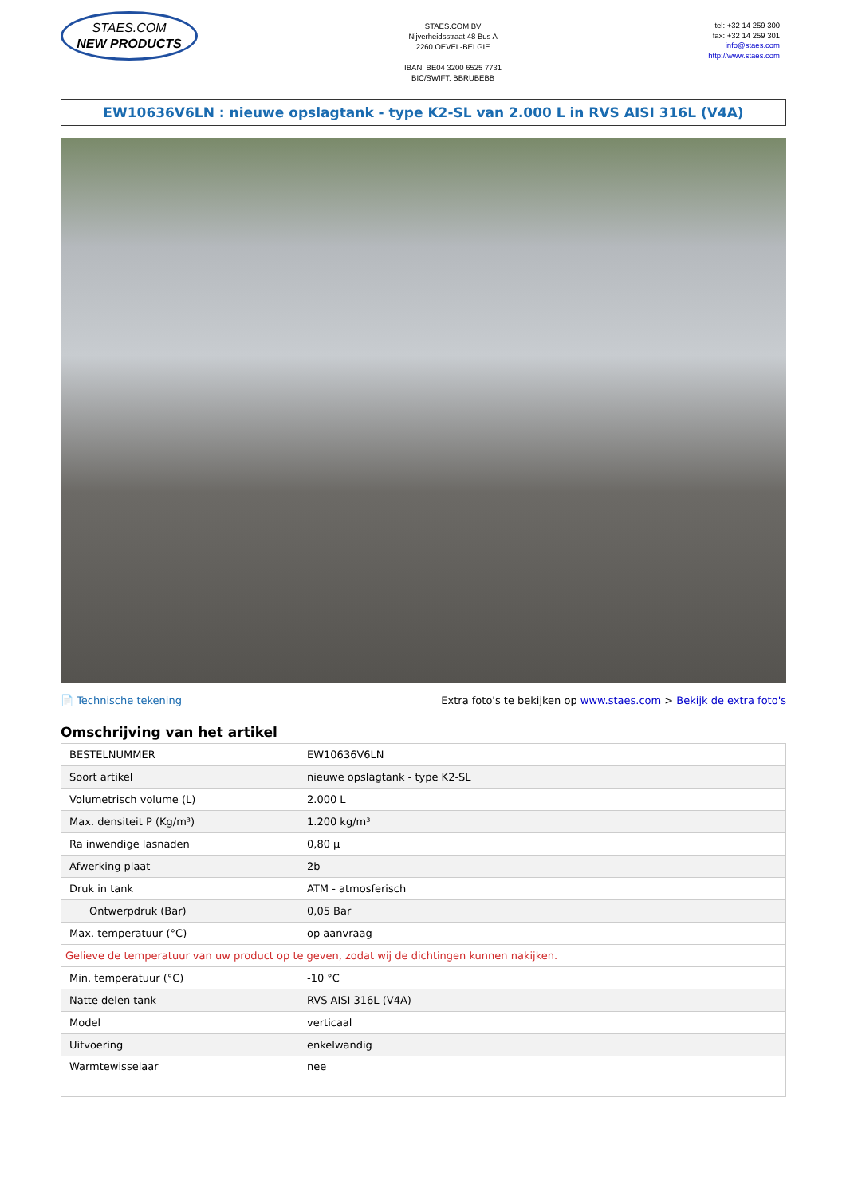STAES.COM
NEW PRODUCTS
STAES.COM BV
Nijverheidsstraat 48 Bus A
2260 OEVEL-BELGIE
IBAN: BE04 3200 6525 7731
BIC/SWIFT: BBRUBEBB
tel: +32 14 259 300
fax: +32 14 259 301
info@staes.com
http://www.staes.com
EW10636V6LN : nieuwe opslagtank - type K2-SL van 2.000 L in RVS AISI 316L (V4A)
📄 Technische tekening Extra foto's te bekijken op www.staes.com > Bekijk de extra foto's
Omschrijving van het artikel
| BESTELNUMMER | EW10636V6LN |
| Soort artikel | nieuwe opslagtank - type K2-SL |
| Volumetrisch volume (L) | 2.000 L |
| Max. densiteit P (Kg/m³) | 1.200 kg/m³ |
| Ra inwendige lasnaden | 0,80 µ |
| Afwerking plaat | 2b |
| Druk in tank | ATM - atmosferisch |
| Ontwerpdruk (Bar) | 0,05 Bar |
| Max. temperatuur (°C) | op aanvraag |
| Gelieve de temperatuur van uw product op te geven, zodat wij de dichtingen kunnen nakijken. | |
| Min. temperatuur (°C) | -10 °C |
| Natte delen tank | RVS AISI 316L (V4A) |
| Model | verticaal |
| Uitvoering | enkelwandig |
| Warmtewisselaar | nee |